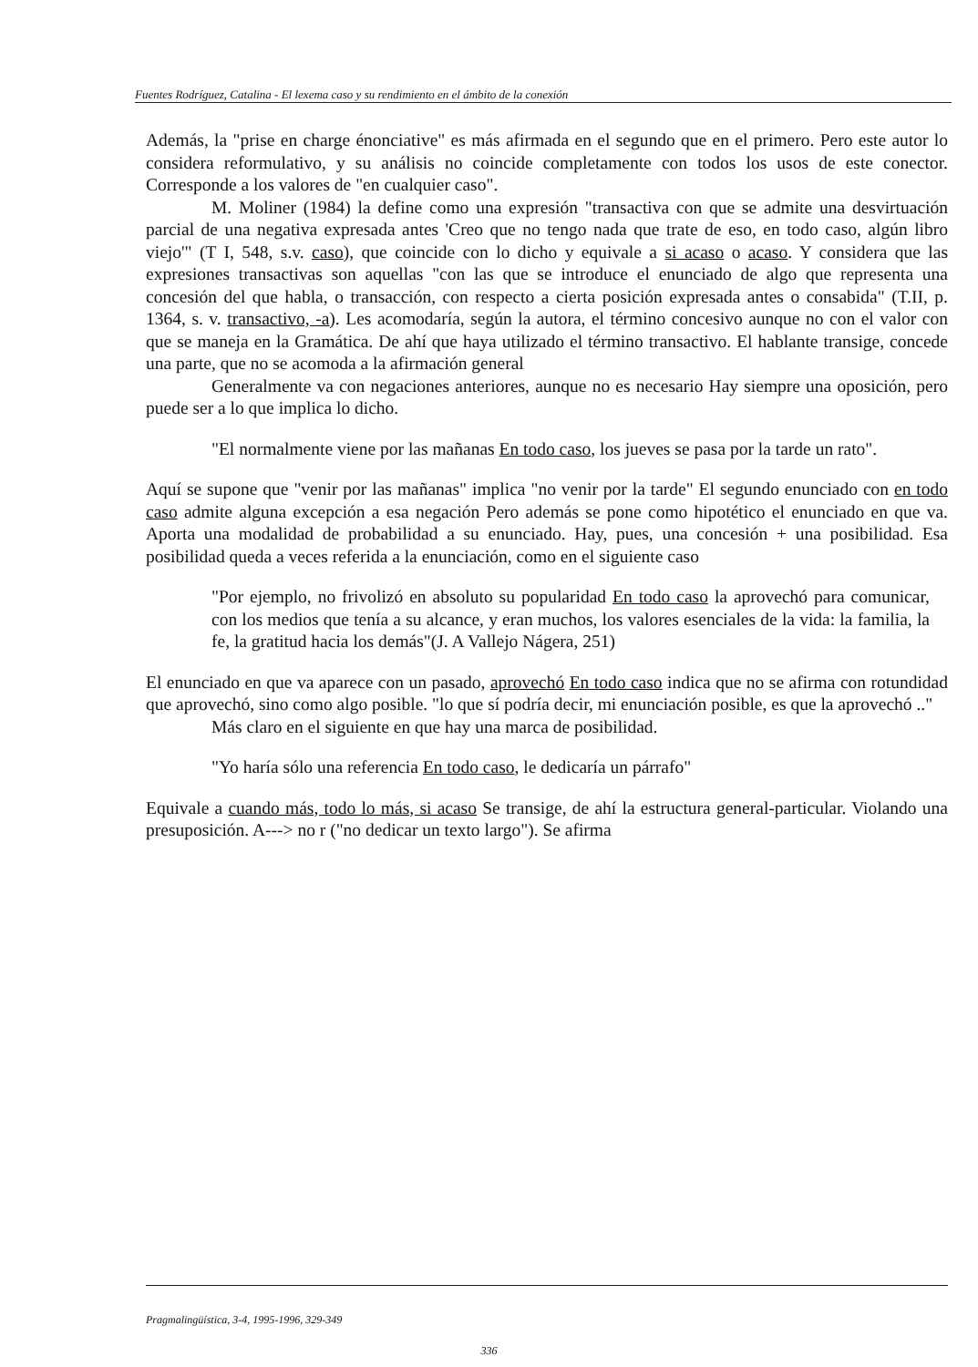Fuentes Rodríguez, Catalina - El lexema caso y su rendimiento en el ámbito de la conexión
Además, la "prise en charge énonciative" es más afirmada en el segundo que en el primero. Pero este autor lo considera reformulativo, y su análisis no coincide completamente con todos los usos de este conector. Corresponde a los valores de "en cualquier caso".
M. Moliner (1984) la define como una expresión "transactiva con que se admite una desvirtuación parcial de una negativa expresada antes 'Creo que no tengo nada que trate de eso, en todo caso, algún libro viejo'" (T I, 548, s.v. caso), que coincide con lo dicho y equivale a si acaso o acaso. Y considera que las expresiones transactivas son aquellas "con las que se introduce el enunciado de algo que representa una concesión del que habla, o transacción, con respecto a cierta posición expresada antes o consabida" (T.II, p. 1364, s. v. transactivo, -a). Les acomodaría, según la autora, el término concesivo aunque no con el valor con que se maneja en la Gramática. De ahí que haya utilizado el término transactivo. El hablante transige, concede una parte, que no se acomoda a la afirmación general
Generalmente va con negaciones anteriores, aunque no es necesario Hay siempre una oposición, pero puede ser a lo que implica lo dicho.
"El normalmente viene por las mañanas En todo caso, los jueves se pasa por la tarde un rato".
Aquí se supone que "venir por las mañanas" implica "no venir por la tarde" El segundo enunciado con en todo caso admite alguna excepción a esa negación Pero además se pone como hipotético el enunciado en que va. Aporta una modalidad de probabilidad a su enunciado. Hay, pues, una concesión + una posibilidad. Esa posibilidad queda a veces referida a la enunciación, como en el siguiente caso
"Por ejemplo, no frivolizó en absoluto su popularidad En todo caso la aprovechó para comunicar, con los medios que tenía a su alcance, y eran muchos, los valores esenciales de la vida: la familia, la fe, la gratitud hacia los demás"(J. A Vallejo Nágera, 251)
El enunciado en que va aparece con un pasado, aprovechó En todo caso indica que no se afirma con rotundidad que aprovechó, sino como algo posible. "lo que sí podría decir, mi enunciación posible, es que la aprovechó .."
Más claro en el siguiente en que hay una marca de posibilidad.
"Yo haría sólo una referencia En todo caso, le dedicaría un párrafo"
Equivale a cuando más, todo lo más, si acaso Se transige, de ahí la estructura general-particular. Violando una presuposición. A---> no r ("no dedicar un texto largo"). Se afirma
Pragmalingüística, 3-4, 1995-1996, 329-349
336